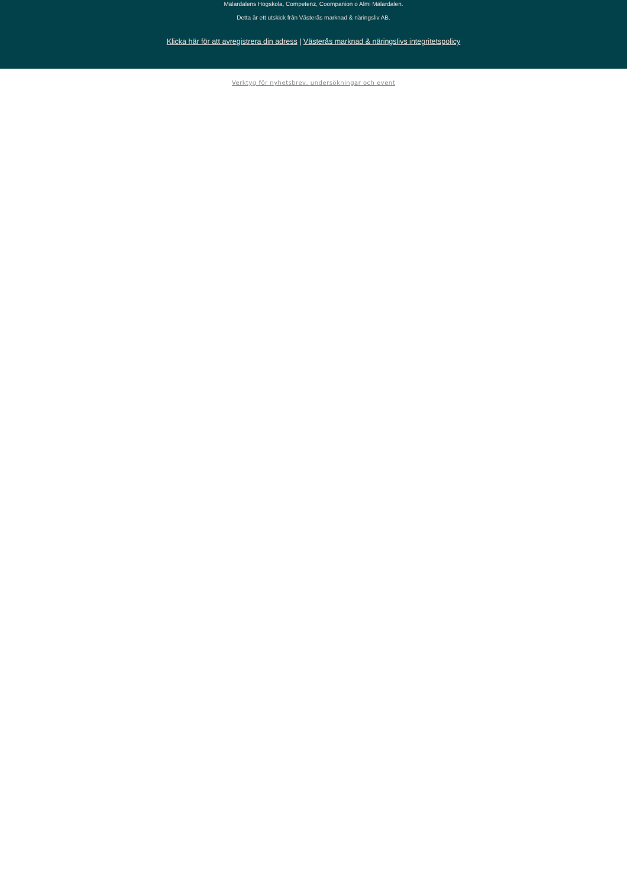Mälardalens Högskola, Competenz, Coompanion o Almi Mälardalen.
Detta är ett utskick från Västerås marknad & näringsliv AB.
Klicka här för att avregistrera din adress | Västerås marknad & näringslivs integritetspolicy
Verktyg för nyhetsbrev, undersökningar och event